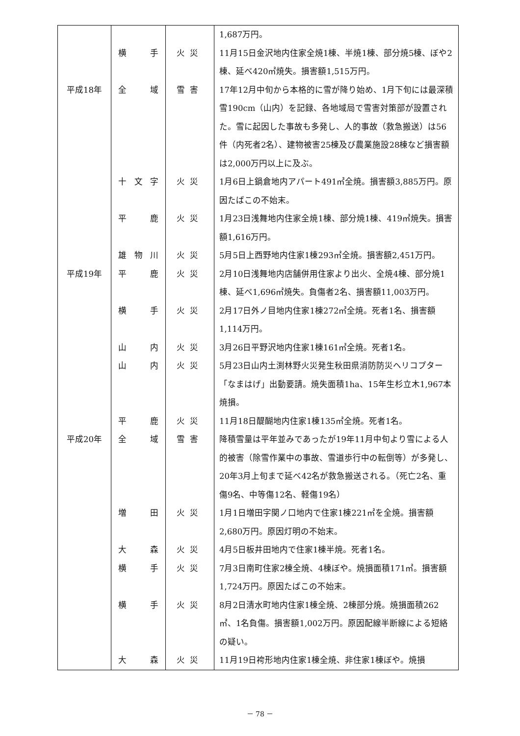| | | | 1,687万円。 |
| | 横 手 | 火災 | 11月15日金沢地内住家全焼1棟、半焼1棟、部分焼5棟、ぼや2棟、延べ420㎡焼失。損害額1,515万円。 |
| 平成18年 | 全 域 | 雪害 | 17年12月中旬から本格的に雪が降り始め、1月下旬には最深積雪190cm（山内）を記録、各地域局で雪害対策部が設置された。雪に起因した事故も多発し、人的事故（救急搬送）は56件（内死者2名）、建物被害25棟及び農業施設28棟など損害額は2,000万円以上に及ぶ。 |
| | 十文字 | 火災 | 1月6日上鍋倉地内アパート491㎡全焼。損害額3,885万円。原因たばこの不始末。 |
| | 平 鹿 | 火災 | 1月23日浅舞地内住家全焼1棟、部分焼1棟、419㎡焼失。損害額1,616万円。 |
| | 雄物川 | 火災 | 5月5日上西野地内住家1棟293㎡全焼。損害額2,451万円。 |
| 平成19年 | 平 鹿 | 火災 | 2月10日浅舞地内店舗併用住家より出火、全焼4棟、部分焼1棟、延べ1,696㎡焼失。負傷者2名、損害額11,003万円。 |
| | 横 手 | 火災 | 2月17日外ノ目地内住家1棟272㎡全焼。死者1名、損害額1,114万円。 |
| | 山 内 | 火災 | 3月26日平野沢地内住家1棟161㎡全焼。死者1名。 |
| | 山 内 | 火災 | 5月23日山内土渕林野火災発生秋田県消防防災ヘリコプター「なまはげ」出動要請。焼失面積1ha、15年生杉立木1,967本焼損。 |
| | 平 鹿 | 火災 | 11月18日醍醐地内住家1棟135㎡全焼。死者1名。 |
| 平成20年 | 全 域 | 雪害 | 降積雪量は平年並みであったが19年11月中旬より雪による人的被害（除雪作業中の事故、雪道歩行中の転倒等）が多発し、20年3月上旬まで延べ42名が救急搬送される。（死亡2名、重傷9名、中等傷12名、軽傷19名） |
| | 増 田 | 火災 | 1月1日増田字関ノ口地内で住家1棟221㎡を全焼。損害額2,680万円。原因灯明の不始末。 |
| | 大 森 | 火災 | 4月5日板井田地内で住家1棟半焼。死者1名。 |
| | 横 手 | 火災 | 7月3日南町住家2棟全焼、4棟ぼや。焼損面積171㎡。損害額1,724万円。原因たばこの不始末。 |
| | 横 手 | 火災 | 8月2日清水町地内住家1棟全焼、2棟部分焼。焼損面積262㎡、1名負傷。損害額1,002万円。原因配線半断線による短絡の疑い。 |
| | 大 森 | 火災 | 11月19日袴形地内住家1棟全焼、非住家1棟ぼや。焼損 |
－ 78 －